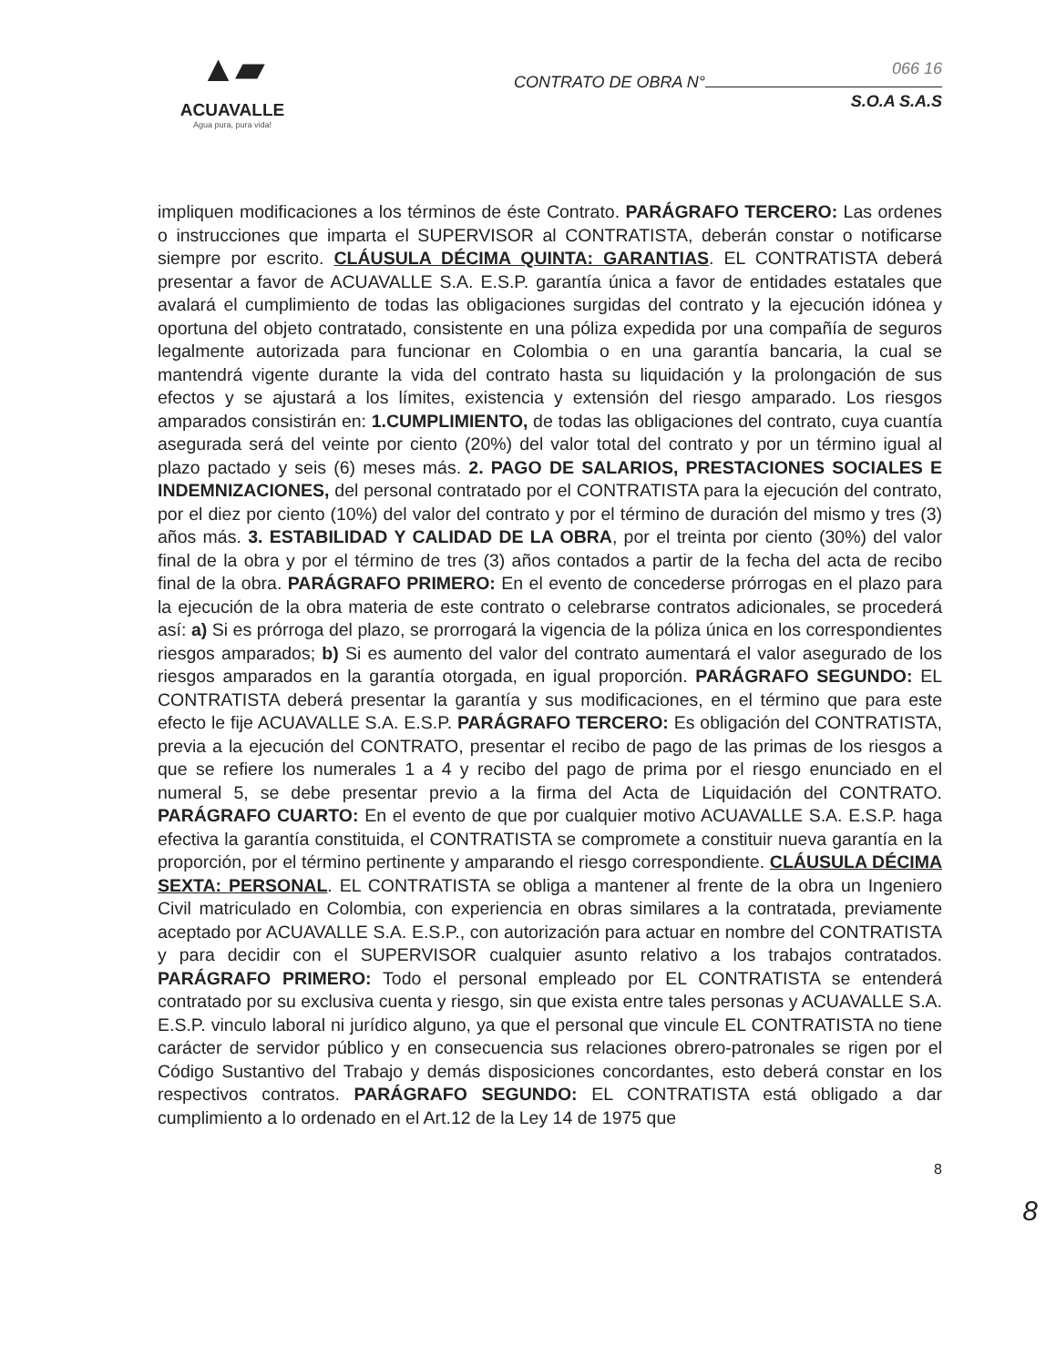▲▰
ACUAVALLE
Agua pura, pura vida!
066 16
CONTRATO DE OBRA N°
S.O.A S.A.S
impliquen modificaciones a los términos de éste Contrato. PARÁGRAFO TERCERO: Las ordenes o instrucciones que imparta el SUPERVISOR al CONTRATISTA, deberán constar o notificarse siempre por escrito. CLÁUSULA DÉCIMA QUINTA: GARANTIAS. EL CONTRATISTA deberá presentar a favor de ACUAVALLE S.A. E.S.P. garantía única a favor de entidades estatales que avalará el cumplimiento de todas las obligaciones surgidas del contrato y la ejecución idónea y oportuna del objeto contratado, consistente en una póliza expedida por una compañía de seguros legalmente autorizada para funcionar en Colombia o en una garantía bancaria, la cual se mantendrá vigente durante la vida del contrato hasta su liquidación y la prolongación de sus efectos y se ajustará a los límites, existencia y extensión del riesgo amparado. Los riesgos amparados consistirán en: 1.CUMPLIMIENTO, de todas las obligaciones del contrato, cuya cuantía asegurada será del veinte por ciento (20%) del valor total del contrato y por un término igual al plazo pactado y seis (6) meses más. 2. PAGO DE SALARIOS, PRESTACIONES SOCIALES E INDEMNIZACIONES, del personal contratado por el CONTRATISTA para la ejecución del contrato, por el diez por ciento (10%) del valor del contrato y por el término de duración del mismo y tres (3) años más. 3. ESTABILIDAD Y CALIDAD DE LA OBRA, por el treinta por ciento (30%) del valor final de la obra y por el término de tres (3) años contados a partir de la fecha del acta de recibo final de la obra. PARÁGRAFO PRIMERO: En el evento de concederse prórrogas en el plazo para la ejecución de la obra materia de este contrato o celebrarse contratos adicionales, se procederá así: a) Si es prórroga del plazo, se prorrogará la vigencia de la póliza única en los correspondientes riesgos amparados; b) Si es aumento del valor del contrato aumentará el valor asegurado de los riesgos amparados en la garantía otorgada, en igual proporción. PARÁGRAFO SEGUNDO: EL CONTRATISTA deberá presentar la garantía y sus modificaciones, en el término que para este efecto le fije ACUAVALLE S.A. E.S.P. PARÁGRAFO TERCERO: Es obligación del CONTRATISTA, previa a la ejecución del CONTRATO, presentar el recibo de pago de las primas de los riesgos a que se refiere los numerales 1 a 4 y recibo del pago de prima por el riesgo enunciado en el numeral 5, se debe presentar previo a la firma del Acta de Liquidación del CONTRATO. PARÁGRAFO CUARTO: En el evento de que por cualquier motivo ACUAVALLE S.A. E.S.P. haga efectiva la garantía constituida, el CONTRATISTA se compromete a constituir nueva garantía en la proporción, por el término pertinente y amparando el riesgo correspondiente. CLÁUSULA DÉCIMA SEXTA: PERSONAL. EL CONTRATISTA se obliga a mantener al frente de la obra un Ingeniero Civil matriculado en Colombia, con experiencia en obras similares a la contratada, previamente aceptado por ACUAVALLE S.A. E.S.P., con autorización para actuar en nombre del CONTRATISTA y para decidir con el SUPERVISOR cualquier asunto relativo a los trabajos contratados. PARÁGRAFO PRIMERO: Todo el personal empleado por EL CONTRATISTA se entenderá contratado por su exclusiva cuenta y riesgo, sin que exista entre tales personas y ACUAVALLE S.A. E.S.P. vinculo laboral ni jurídico alguno, ya que el personal que vincule EL CONTRATISTA no tiene carácter de servidor público y en consecuencia sus relaciones obrero-patronales se rigen por el Código Sustantivo del Trabajo y demás disposiciones concordantes, esto deberá constar en los respectivos contratos. PARÁGRAFO SEGUNDO: EL CONTRATISTA está obligado a dar cumplimiento a lo ordenado en el Art.12 de la Ley 14 de 1975 que
8
8